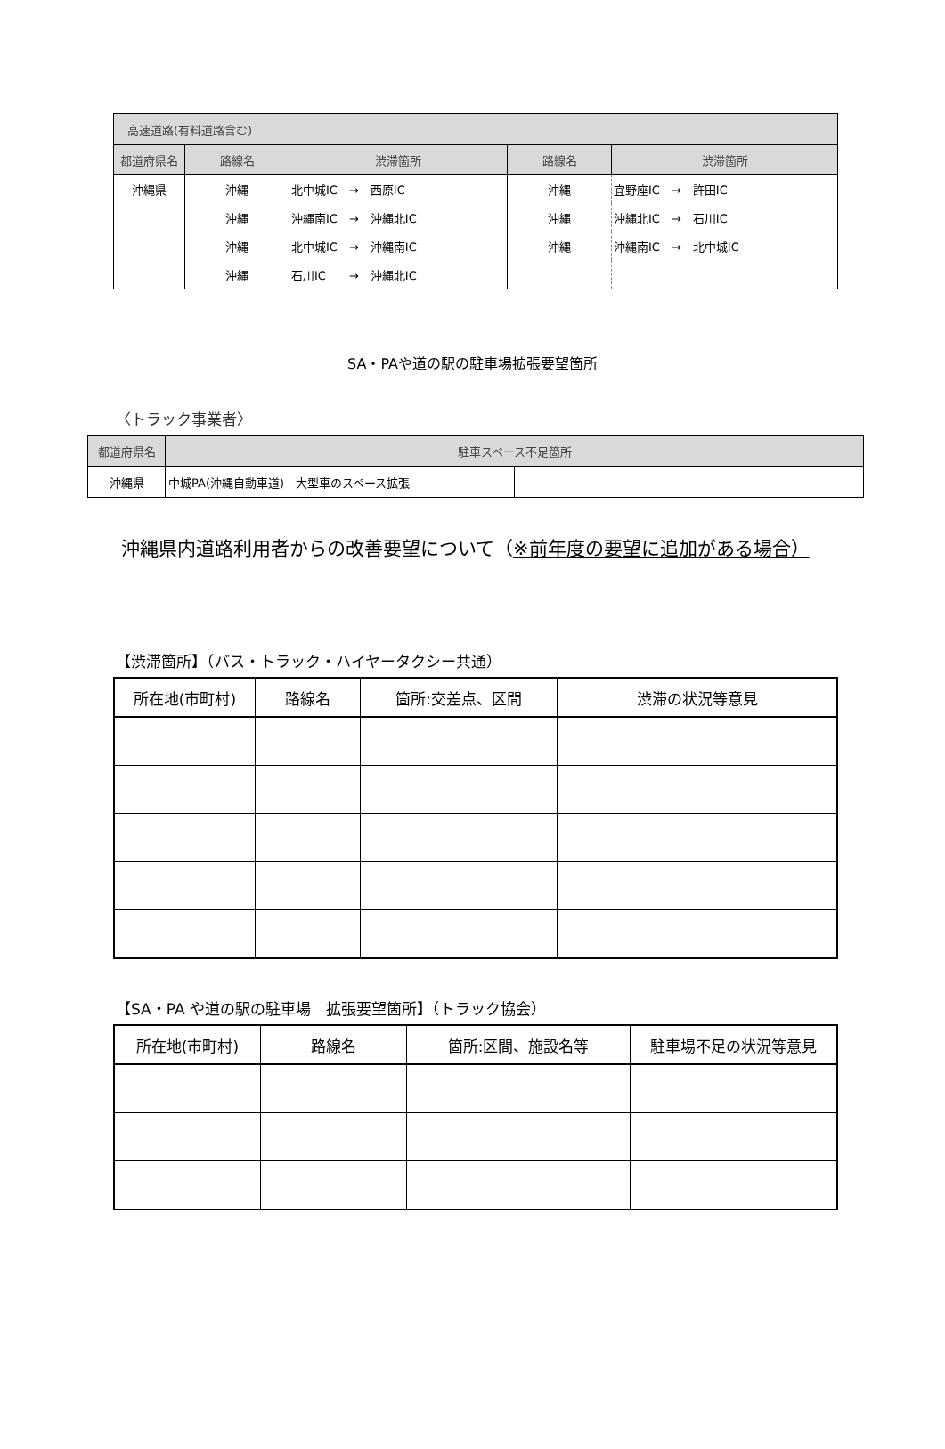| 高速道路(有料道路含む) | | | | |
| 都道府県名 | 路線名 | 渋滞箇所 | 路線名 | 渋滞箇所 |
| 沖縄県 | 沖縄 | 北中城IC → 西原IC | 沖縄 | 宜野座IC → 許田IC |
| | 沖縄 | 沖縄南IC → 沖縄北IC | 沖縄 | 沖縄北IC → 石川IC |
| | 沖縄 | 北中城IC → 沖縄南IC | 沖縄 | 沖縄南IC → 北中城IC |
| | 沖縄 | 石川IC → 沖縄北IC | | |
SA・PAや道の駅の駐車場拡張要望箇所
〈トラック事業者〉
| 都道府県名 | 駐車スペース不足箇所 | |
| 沖縄県 | 中城PA(沖縄自動車道) 大型車のスペース拡張 | |
沖縄県内道路利用者からの改善要望について（※前年度の要望に追加がある場合）
【渋滞箇所】（バス・トラック・ハイヤータクシー共通）
| 所在地(市町村) | 路線名 | 箇所:交差点、区間 | 渋滞の状況等意見 |
| --- | --- | --- | --- |
【SA・PA や道の駅の駐車場　拡張要望箇所】（トラック協会）
| 所在地(市町村) | 路線名 | 箇所:区間、施設名等 | 駐車場不足の状況等意見 |
| --- | --- | --- | --- |